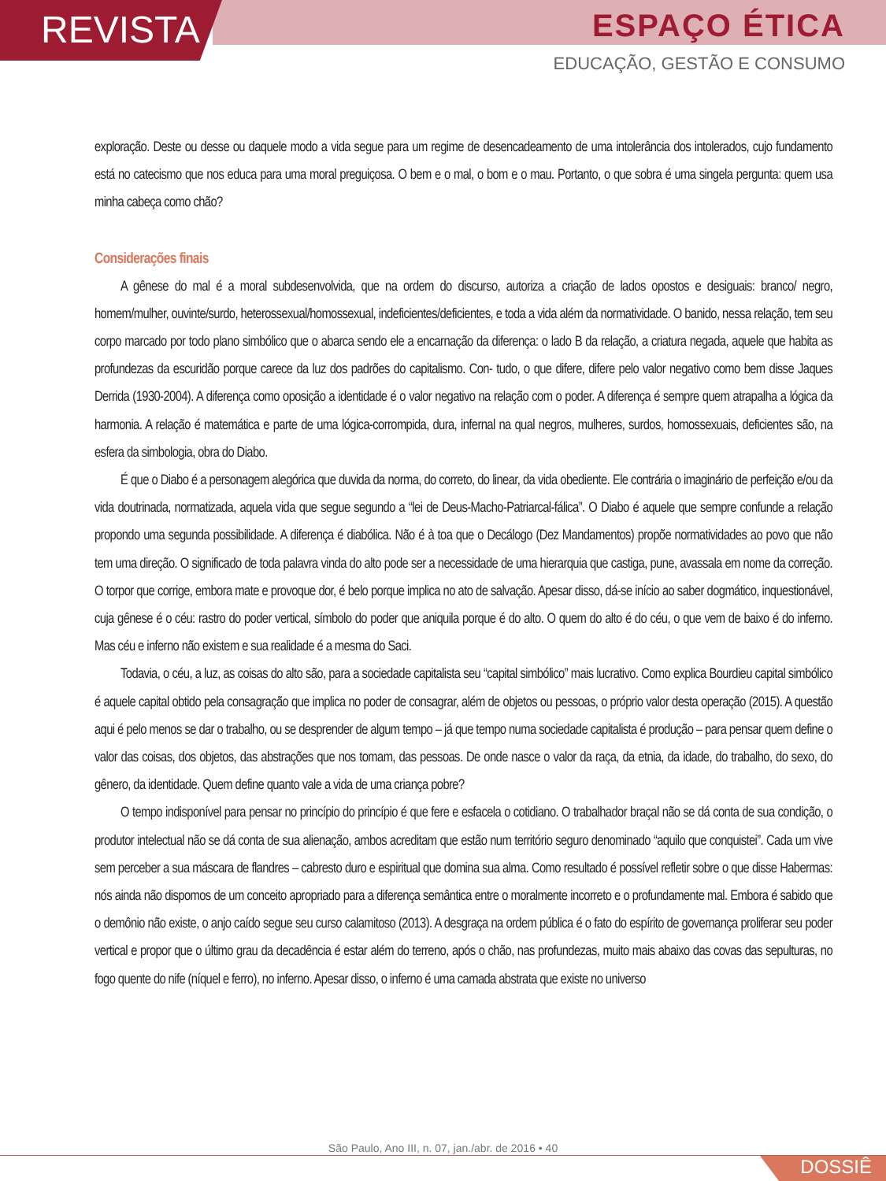REVISTA ESPAÇO ÉTICA
EDUCAÇÃO, GESTÃO E CONSUMO
exploração. Deste ou desse ou daquele modo a vida segue para um regime de desencadeamento de uma intolerância dos intolerados, cujo fundamento está no catecismo que nos educa para uma moral preguiçosa. O bem e o mal, o bom e o mau. Portanto, o que sobra é uma singela pergunta: quem usa minha cabeça como chão?
Considerações finais
A gênese do mal é a moral subdesenvolvida, que na ordem do discurso, autoriza a criação de lados opostos e desiguais: branco/ negro, homem/mulher, ouvinte/surdo, heterossexual/homossexual, indeficientes/deficientes, e toda a vida além da normatividade. O banido, nessa relação, tem seu corpo marcado por todo plano simbólico que o abarca sendo ele a encarnação da diferença: o lado B da relação, a criatura negada, aquele que habita as profundezas da escuridão porque carece da luz dos padrões do capitalismo. Con- tudo, o que difere, difere pelo valor negativo como bem disse Jaques Derrida (1930-2004). A diferença como oposição a identidade é o valor negativo na relação com o poder. A diferença é sempre quem atrapalha a lógica da harmonia. A relação é matemática e parte de uma lógica-corrompida, dura, infernal na qual negros, mulheres, surdos, homossexuais, deficientes são, na esfera da simbologia, obra do Diabo.
É que o Diabo é a personagem alegórica que duvida da norma, do correto, do linear, da vida obediente. Ele contrária o imaginário de perfeição e/ou da vida doutrinada, normatizada, aquela vida que segue segundo a “lei de Deus-Macho-Patriarcal-fálica”. O Diabo é aquele que sempre confunde a relação propondo uma segunda possibilidade. A diferença é diabólica. Não é à toa que o Decálogo (Dez Mandamentos) propõe normatividades ao povo que não tem uma direção. O significado de toda palavra vinda do alto pode ser a necessidade de uma hierarquia que castiga, pune, avassala em nome da correção. O torpor que corrige, embora mate e provoque dor, é belo porque implica no ato de salvação. Apesar disso, dá-se início ao saber dogmático, inquestionável, cuja gênese é o céu: rastro do poder vertical, símbolo do poder que aniquila porque é do alto. O quem do alto é do céu, o que vem de baixo é do inferno. Mas céu e inferno não existem e sua realidade é a mesma do Saci.
Todavia, o céu, a luz, as coisas do alto são, para a sociedade capitalista seu “capital simbólico” mais lucrativo. Como explica Bourdieu capital simbólico é aquele capital obtido pela consagração que implica no poder de consagrar, além de objetos ou pessoas, o próprio valor desta operação (2015). A questão aqui é pelo menos se dar o trabalho, ou se desprender de algum tempo – já que tempo numa sociedade capitalista é produção – para pensar quem define o valor das coisas, dos objetos, das abstrações que nos tomam, das pessoas. De onde nasce o valor da raça, da etnia, da idade, do trabalho, do sexo, do gênero, da identidade. Quem define quanto vale a vida de uma criança pobre?
O tempo indisponível para pensar no princípio do princípio é que fere e esfacela o cotidiano. O trabalhador braçal não se dá conta de sua condição, o produtor intelectual não se dá conta de sua alienação, ambos acreditam que estão num território seguro denominado “aquilo que conquistei”. Cada um vive sem perceber a sua máscara de flandres – cabresto duro e espiritual que domina sua alma. Como resultado é possível refletir sobre o que disse Habermas: nós ainda não dispomos de um conceito apropriado para a diferença semântica entre o moralmente incorreto e o profundamente mal. Embora é sabido que o demônio não existe, o anjo caído segue seu curso calamitoso (2013). A desgraça na ordem pública é o fato do espírito de governança proliferar seu poder vertical e propor que o último grau da decadência é estar além do terreno, após o chão, nas profundezas, muito mais abaixo das covas das sepulturas, no fogo quente do nife (níquel e ferro), no inferno. Apesar disso, o inferno é uma camada abstrata que existe no universo
São Paulo, Ano III, n. 07, jan./abr. de 2016 • 40
DOSSIÊ